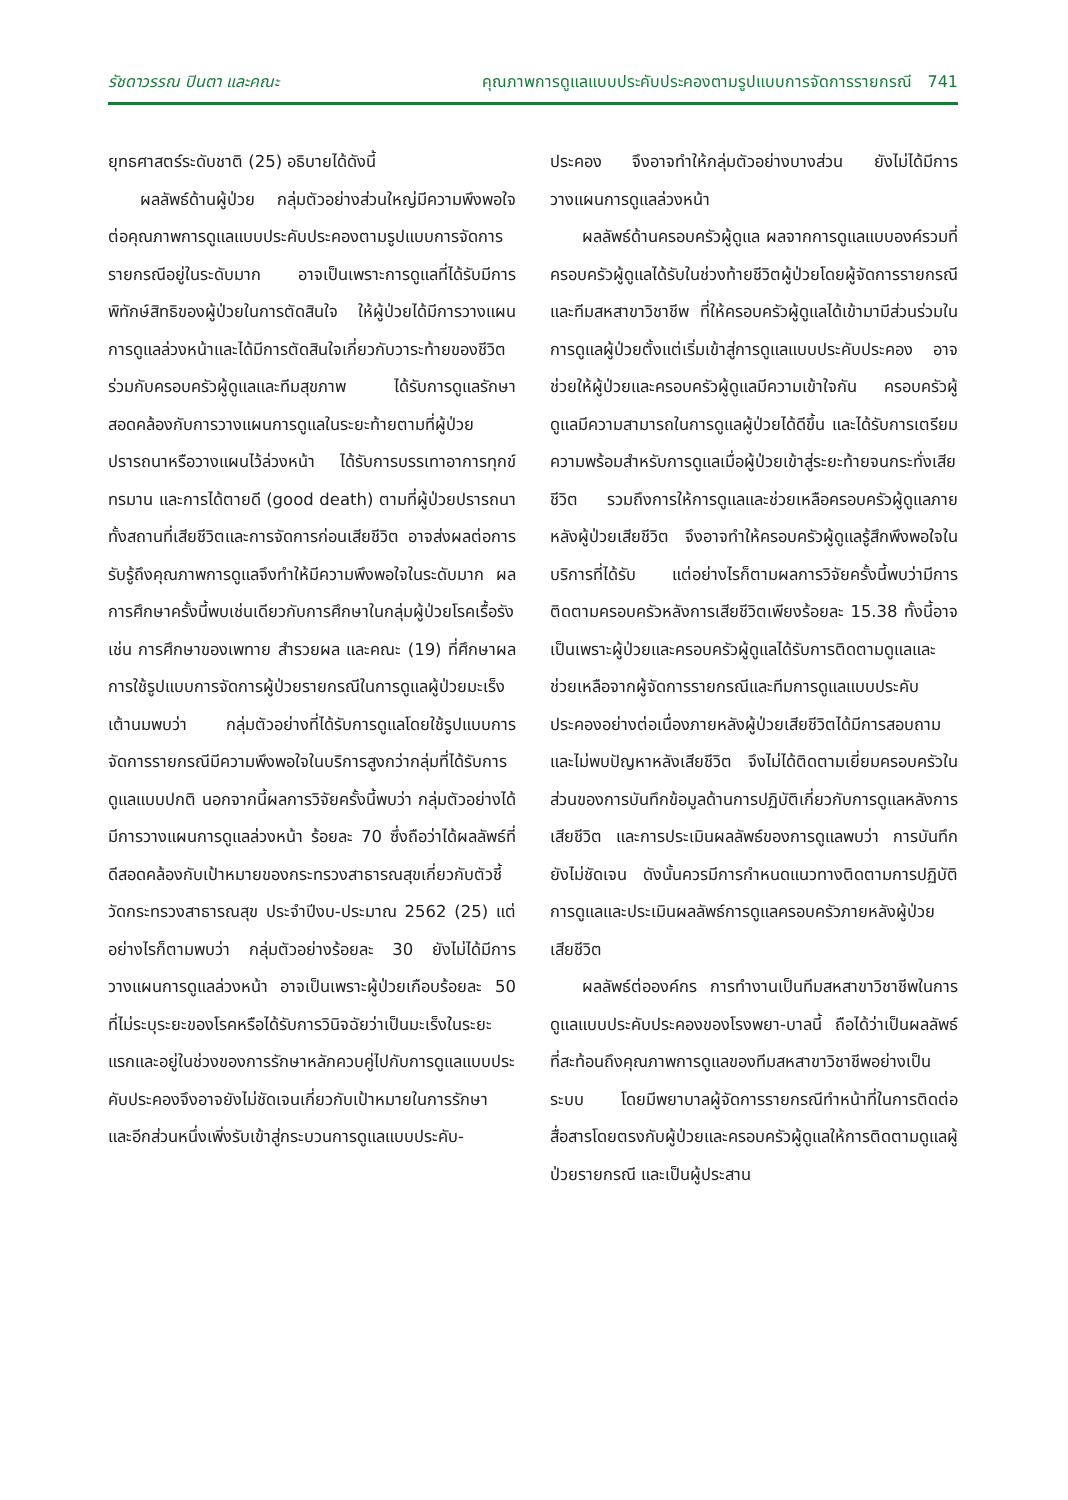รัชดาวรรณ ปินตา และคณะ คุณภาพการดูแลแบบประคับประคองตามรูปแบบการจัดการรายกรณี 741
ยุทธศาสตร์ระดับชาติ (25) อธิบายได้ดังนี้
ผลลัพธ์ด้านผู้ป่วย กลุ่มตัวอย่างส่วนใหญ่มีความพึงพอใจต่อคุณภาพการดูแลแบบประคับประคองตามรูปแบบการจัดการรายกรณีอยู่ในระดับมาก อาจเป็นเพราะการดูแลที่ได้รับมีการพิทักษ์สิทธิของผู้ป่วยในการตัดสินใจ ให้ผู้ป่วยได้มีการวางแผนการดูแลล่วงหน้าและได้มีการตัดสินใจเกี่ยวกับวาระท้ายของชีวิตร่วมกับครอบครัวผู้ดูแลและทีมสุขภาพ ได้รับการดูแลรักษาสอดคล้องกับการวางแผนการดูแลในระยะท้ายตามที่ผู้ป่วยปรารถนาหรือวางแผนไว้ล่วงหน้า ได้รับการบรรเทาอาการทุกข์ทรมาน และการได้ตายดี (good death) ตามที่ผู้ป่วยปรารถนาทั้งสถานที่เสียชีวิตและการจัดการก่อนเสียชีวิต อาจส่งผลต่อการรับรู้ถึงคุณภาพการดูแลจึงทำให้มีความพึงพอใจในระดับมาก ผลการศึกษาครั้งนี้พบเช่นเดียวกับการศึกษาในกลุ่มผู้ป่วยโรคเรื้อรัง เช่น การศึกษาของเพทาย สำรวยผล และคณะ (19) ที่ศึกษาผลการใช้รูปแบบการจัดการผู้ป่วยรายกรณีในการดูแลผู้ป่วยมะเร็งเต้านมพบว่า กลุ่มตัวอย่างที่ได้รับการดูแลโดยใช้รูปแบบการจัดการรายกรณีมีความพึงพอใจในบริการสูงกว่ากลุ่มที่ได้รับการดูแลแบบปกติ นอกจากนี้ผลการวิจัยครั้งนี้พบว่า กลุ่มตัวอย่างได้มีการวางแผนการดูแลล่วงหน้า ร้อยละ 70 ซึ่งถือว่าได้ผลลัพธ์ที่ดีสอดคล้องกับเป้าหมายของกระทรวงสาธารณสุขเกี่ยวกับตัวชี้วัดกระทรวงสาธารณสุข ประจำปีงบ-ประมาณ 2562 (25) แต่อย่างไรก็ตามพบว่า กลุ่มตัวอย่างร้อยละ 30 ยังไม่ได้มีการวางแผนการดูแลล่วงหน้า อาจเป็นเพราะผู้ป่วยเกือบร้อยละ 50 ที่ไม่ระบุระยะของโรคหรือได้รับการวินิจฉัยว่าเป็นมะเร็งในระยะแรกและอยู่ในช่วงของการรักษาหลักควบคู่ไปกับการดูแลแบบประคับประคองจึงอาจยังไม่ชัดเจนเกี่ยวกับเป้าหมายในการรักษา และอีกส่วนหนึ่งเพิ่งรับเข้าสู่กระบวนการดูแลแบบประคับ-
ประคอง จึงอาจทำให้กลุ่มตัวอย่างบางส่วน ยังไม่ได้มีการวางแผนการดูแลล่วงหน้า
ผลลัพธ์ด้านครอบครัวผู้ดูแล ผลจากการดูแลแบบองค์รวมที่ครอบครัวผู้ดูแลได้รับในช่วงท้ายชีวิตผู้ป่วยโดยผู้จัดการรายกรณีและทีมสหสาขาวิชาชีพ ที่ให้ครอบครัวผู้ดูแลได้เข้ามามีส่วนร่วมในการดูแลผู้ป่วยตั้งแต่เริ่มเข้าสู่การดูแลแบบประคับประคอง อาจช่วยให้ผู้ป่วยและครอบครัวผู้ดูแลมีความเข้าใจกัน ครอบครัวผู้ดูแลมีความสามารถในการดูแลผู้ป่วยได้ดีขึ้น และได้รับการเตรียมความพร้อมสำหรับการดูแลเมื่อผู้ป่วยเข้าสู่ระยะท้ายจนกระทั่งเสียชีวิต รวมถึงการให้การดูแลและช่วยเหลือครอบครัวผู้ดูแลภายหลังผู้ป่วยเสียชีวิต จึงอาจทำให้ครอบครัวผู้ดูแลรู้สึกพึงพอใจในบริการที่ได้รับ แต่อย่างไรก็ตามผลการวิจัยครั้งนี้พบว่ามีการติดตามครอบครัวหลังการเสียชีวิตเพียงร้อยละ 15.38 ทั้งนี้อาจเป็นเพราะผู้ป่วยและครอบครัวผู้ดูแลได้รับการติดตามดูแลและช่วยเหลือจากผู้จัดการรายกรณีและทีมการดูแลแบบประคับประคองอย่างต่อเนื่องภายหลังผู้ป่วยเสียชีวิตได้มีการสอบถามและไม่พบปัญหาหลังเสียชีวิต จึงไม่ได้ติดตามเยี่ยมครอบครัวในส่วนของการบันทึกข้อมูลด้านการปฏิบัติเกี่ยวกับการดูแลหลังการเสียชีวิต และการประเมินผลลัพธ์ของการดูแลพบว่า การบันทึกยังไม่ชัดเจน ดังนั้นควรมีการกำหนดแนวทางติดตามการปฏิบัติการดูแลและประเมินผลลัพธ์การดูแลครอบครัวภายหลังผู้ป่วยเสียชีวิต
ผลลัพธ์ต่อองค์กร การทำงานเป็นทีมสหสาขาวิชาชีพในการดูแลแบบประคับประคองของโรงพยา-บาลนี้ ถือได้ว่าเป็นผลลัพธ์ที่สะท้อนถึงคุณภาพการดูแลของทีมสหสาขาวิชาชีพอย่างเป็นระบบ โดยมีพยาบาลผู้จัดการรายกรณีทำหน้าที่ในการติดต่อสื่อสารโดยตรงกับผู้ป่วยและครอบครัวผู้ดูแลให้การติดตามดูแลผู้ป่วยรายกรณี และเป็นผู้ประสาน